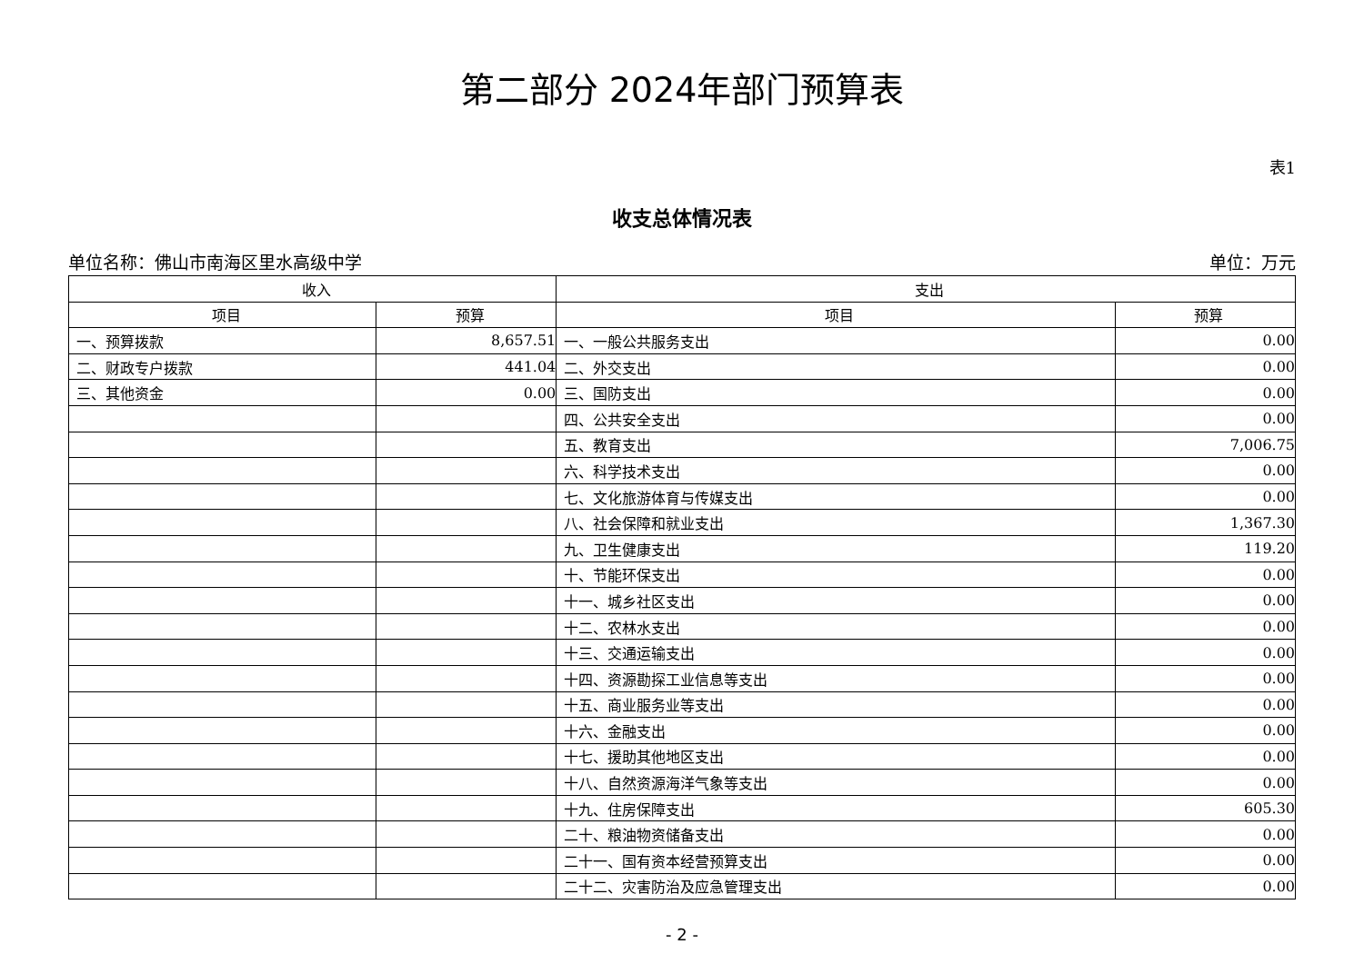第二部分 2024年部门预算表
表1
收支总体情况表
单位名称：佛山市南海区里水高级中学 单位：万元
| 收入 | | 支出 | |
| --- | --- | --- | --- |
| 项目 | 预算 | 项目 | 预算 |
| 一、预算拨款 | 8,657.51 | 一、一般公共服务支出 | 0.00 |
| 二、财政专户拨款 | 441.04 | 二、外交支出 | 0.00 |
| 三、其他资金 | 0.00 | 三、国防支出 | 0.00 |
| | | 四、公共安全支出 | 0.00 |
| | | 五、教育支出 | 7,006.75 |
| | | 六、科学技术支出 | 0.00 |
| | | 七、文化旅游体育与传媒支出 | 0.00 |
| | | 八、社会保障和就业支出 | 1,367.30 |
| | | 九、卫生健康支出 | 119.20 |
| | | 十、节能环保支出 | 0.00 |
| | | 十一、城乡社区支出 | 0.00 |
| | | 十二、农林水支出 | 0.00 |
| | | 十三、交通运输支出 | 0.00 |
| | | 十四、资源勘探工业信息等支出 | 0.00 |
| | | 十五、商业服务业等支出 | 0.00 |
| | | 十六、金融支出 | 0.00 |
| | | 十七、援助其他地区支出 | 0.00 |
| | | 十八、自然资源海洋气象等支出 | 0.00 |
| | | 十九、住房保障支出 | 605.30 |
| | | 二十、粮油物资储备支出 | 0.00 |
| | | 二十一、国有资本经营预算支出 | 0.00 |
| | | 二十二、灾害防治及应急管理支出 | 0.00 |
- 2 -